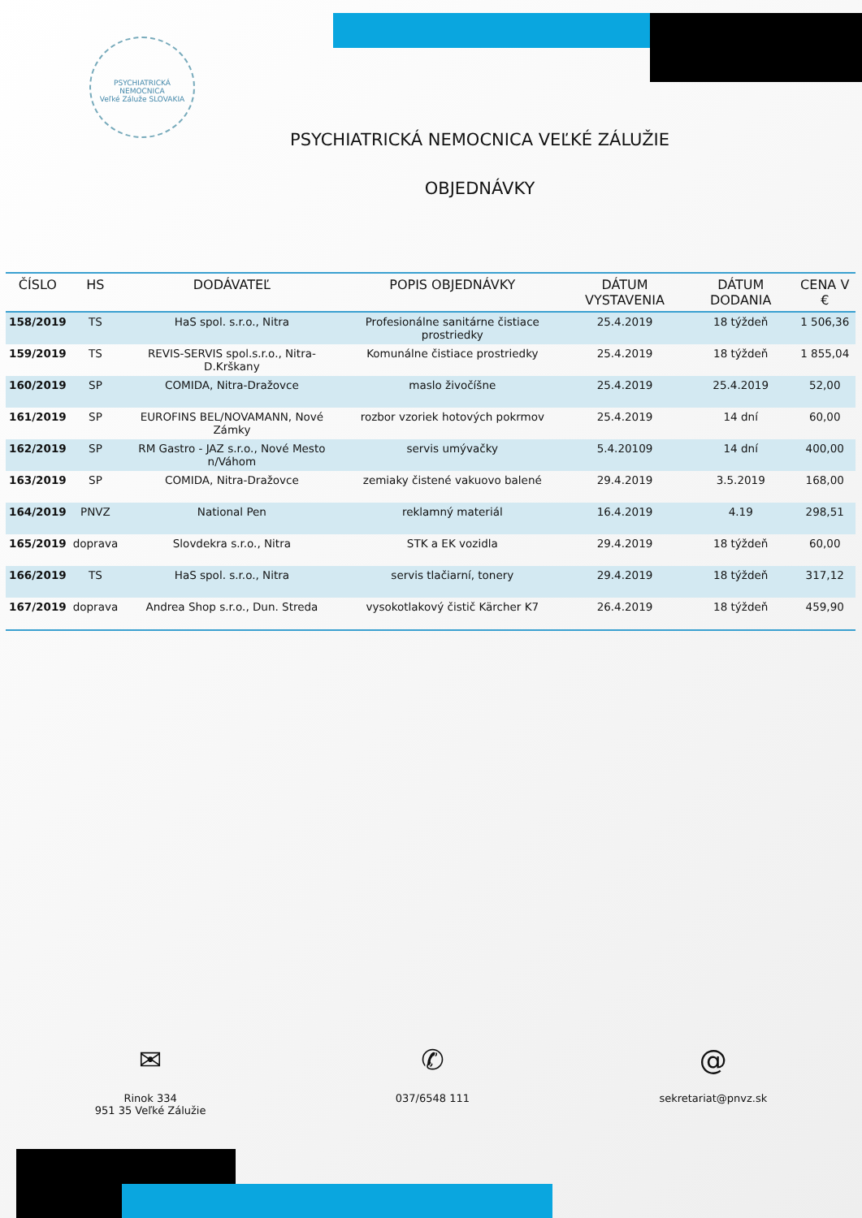PSYCHIATRICKÁ NEMOCNICA
Veľké Záluže SLOVAKIA
PSYCHIATRICKÁ NEMOCNICA VEĽKÉ ZÁLUŽIE
OBJEDNÁVKY
| ČÍSLO | HS | DODÁVATEĽ | POPIS OBJEDNÁVKY | DÁTUM VYSTAVENIA | DÁTUM DODANIA | CENA V € |
| --- | --- | --- | --- | --- | --- | --- |
| 158/2019 | TS | HaS spol. s.r.o., Nitra | Profesionálne sanitárne čistiace prostriedky | 25.4.2019 | 18 týždeň | 1 506,36 |
| 159/2019 | TS | REVIS-SERVIS spol.s.r.o., Nitra-D.Krškany | Komunálne čistiace prostriedky | 25.4.2019 | 18 týždeň | 1 855,04 |
| 160/2019 | SP | COMIDA, Nitra-Dražovce | maslo živočíšne | 25.4.2019 | 25.4.2019 | 52,00 |
| 161/2019 | SP | EUROFINS BEL/NOVAMANN, Nové Zámky | rozbor vzoriek hotových pokrmov | 25.4.2019 | 14 dní | 60,00 |
| 162/2019 | SP | RM Gastro - JAZ s.r.o., Nové Mesto n/Váhom | servis umývačky | 5.4.20109 | 14 dní | 400,00 |
| 163/2019 | SP | COMIDA, Nitra-Dražovce | zemiaky čistené vakuovo balené | 29.4.2019 | 3.5.2019 | 168,00 |
| 164/2019 | PNVZ | National Pen | reklamný materiál | 16.4.2019 | 4.19 | 298,51 |
| 165/2019 | doprava | Slovdekra s.r.o., Nitra | STK a EK vozidla | 29.4.2019 | 18 týždeň | 60,00 |
| 166/2019 | TS | HaS spol. s.r.o., Nitra | servis tlačiarní, tonery | 29.4.2019 | 18 týždeň | 317,12 |
| 167/2019 | doprava | Andrea Shop s.r.o., Dun. Streda | vysokotlakový čistič Kärcher K7 | 26.4.2019 | 18 týždeň | 459,90 |
✉
Rinok 334
951 35 Veľké Zálužie
✆
037/6548 111
@
sekretariat@pnvz.sk